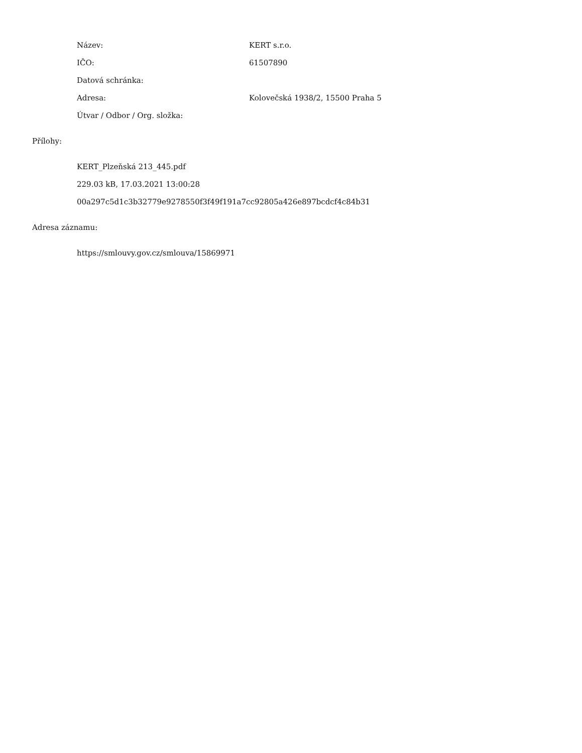Název: KERT s.r.o.
IČO: 61507890
Datová schránka:
Adresa:
Kolovečská 1938/2, 15500 Praha 5
Útvar / Odbor / Org. složka:
Přílohy:
KERT_Plzeňská 213_445.pdf
229.03 kB, 17.03.2021 13:00:28
00a297c5d1c3b32779e9278550f3f49f191a7cc92805a426e897bcdcf4c84b31
Adresa záznamu:
https://smlouvy.gov.cz/smlouva/15869971